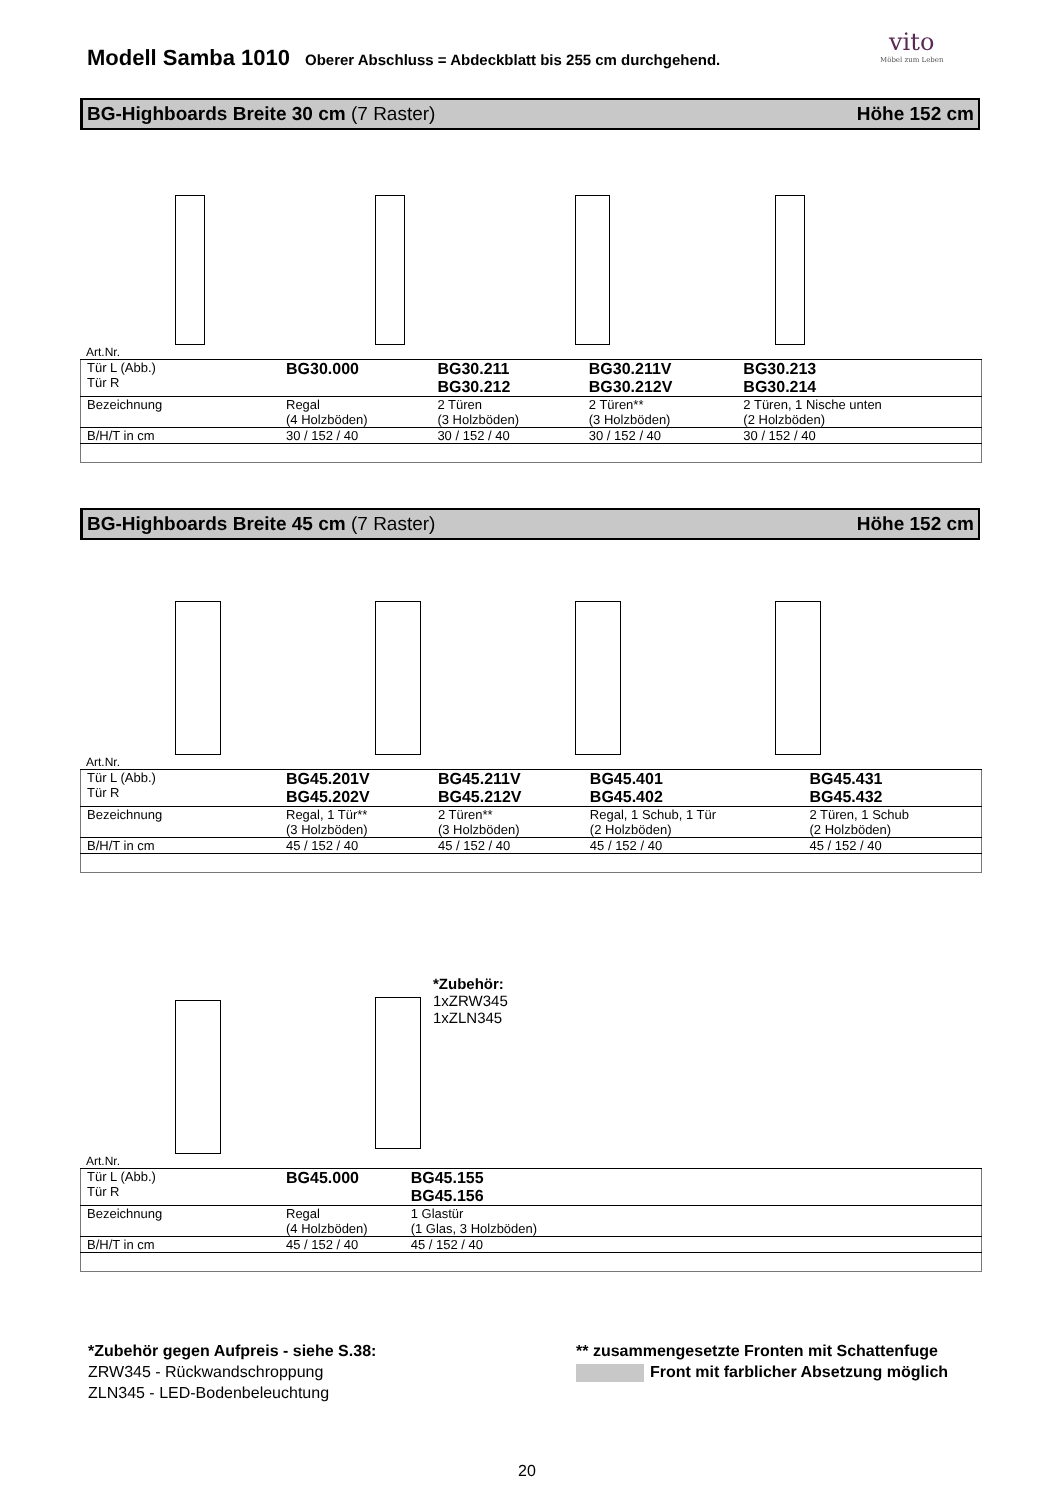Modell Samba 1010 Oberer Abschluss = Abdeckblatt bis 255 cm durchgehend.
vito
Möbel zum Leben
BG-Highboards Breite 30 cm (7 Raster) Höhe 152 cm
Art.Nr.
| Tür L (Abb.) Tür R | BG30.000 | BG30.211 BG30.212 | BG30.211V BG30.212V | BG30.213 BG30.214 |
| Bezeichnung | Regal (4 Holzböden) | 2 Türen (3 Holzböden) | 2 Türen** (3 Holzböden) | 2 Türen, 1 Nische unten (2 Holzböden) |
| B/H/T in cm | 30 / 152 / 40 | 30 / 152 / 40 | 30 / 152 / 40 | 30 / 152 / 40 |
BG-Highboards Breite 45 cm (7 Raster) Höhe 152 cm
Art.Nr.
| Tür L (Abb.) Tür R | BG45.201V BG45.202V | BG45.211V BG45.212V | BG45.401 BG45.402 | BG45.431 BG45.432 |
| Bezeichnung | Regal, 1 Tür** (3 Holzböden) | 2 Türen** (3 Holzböden) | Regal, 1 Schub, 1 Tür (2 Holzböden) | 2 Türen, 1 Schub (2 Holzböden) |
| B/H/T in cm | 45 / 152 / 40 | 45 / 152 / 40 | 45 / 152 / 40 | 45 / 152 / 40 |
*Zubehör:
1xZRW345
1xZLN345
Art.Nr.
| Tür L (Abb.) Tür R | BG45.000 | BG45.155 BG45.156 | |
| Bezeichnung | Regal (4 Holzböden) | 1 Glastür (1 Glas, 3 Holzböden) | |
| B/H/T in cm | 45 / 152 / 40 | 45 / 152 / 40 | |
*Zubehör gegen Aufpreis - siehe S.38:
ZRW345 - Rückwandschroppung
ZLN345 - LED-Bodenbeleuchtung
** zusammengesetzte Fronten mit Schattenfuge
Front mit farblicher Absetzung möglich
20